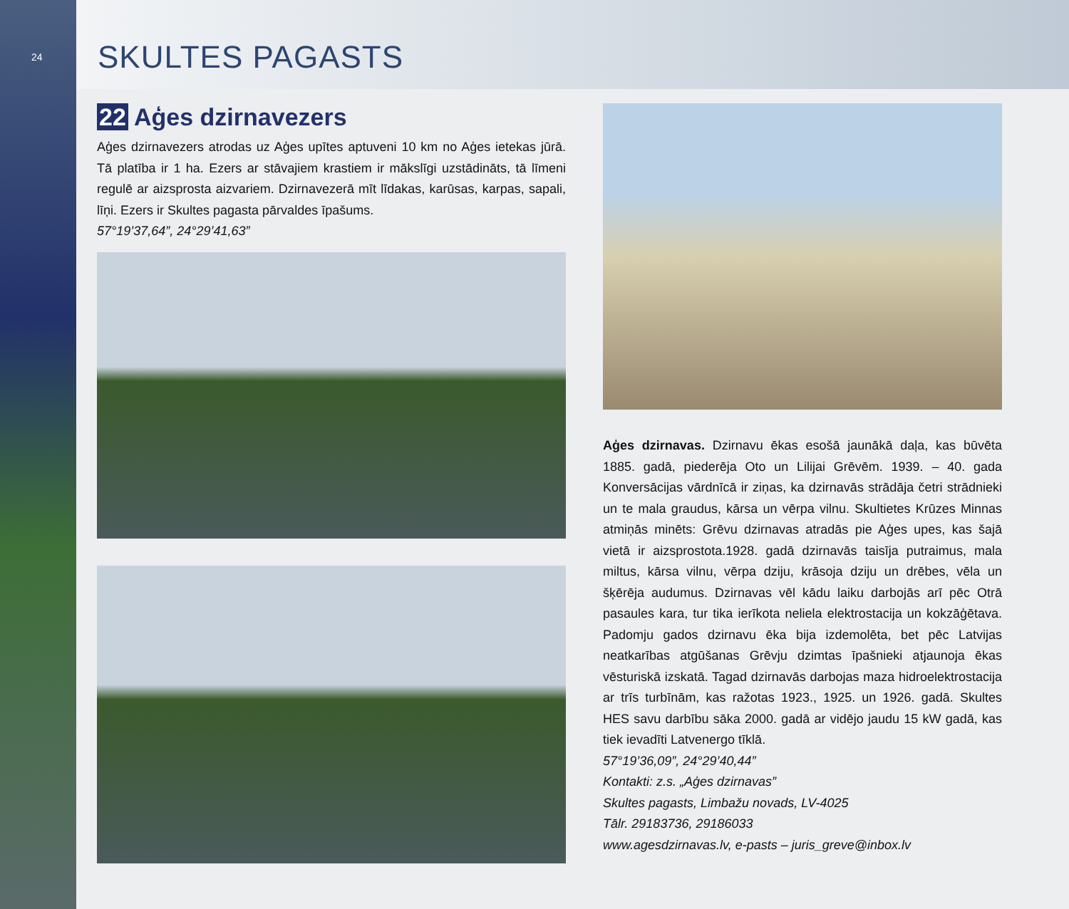24
SKULTES PAGASTS
22 Aģes dzirnavezers
Aģes dzirnavezers atrodas uz Aģes upītes aptuveni 10 km no Aģes ietekas jūrā. Tā platība ir 1 ha. Ezers ar stāvajiem krastiem ir mākslīgi uzstādināts, tā līmeni regulē ar aizsprosta aizvariem. Dzirnavezerā mīt līdakas, karūsas, karpas, sapali, līņi. Ezers ir Skultes pagasta pārvaldes īpašums.
57°19’37,64”, 24°29’41,63”
Aģes dzirnavas. Dzirnavu ēkas esošā jaunākā daļa, kas būvēta 1885. gadā, piederēja Oto un Lilijai Grēvēm. 1939. – 40. gada Konversācijas vārdnīcā ir ziņas, ka dzirnavās strādāja četri strādnieki un te mala graudus, kārsa un vērpa vilnu. Skultietes Krūzes Minnas atmiņās minēts: Grēvu dzirnavas atradās pie Aģes upes, kas šajā vietā ir aizsprostota.1928. gadā dzirnavās taisīja putraimus, mala miltus, kārsa vilnu, vērpa dziju, krāsoja dziju un drēbes, vēla un šķērēja audumus. Dzirnavas vēl kādu laiku darbojās arī pēc Otrā pasaules kara, tur tika ierīkota neliela elektrostacija un kokzāģētava. Padomju gados dzirnavu ēka bija izdemolēta, bet pēc Latvijas neatkarības atgūšanas Grēvju dzimtas īpašnieki atjaunoja ēkas vēsturiskā izskatā. Tagad dzirnavās darbojas maza hidroelektrostacija ar trīs turbīnām, kas ražotas 1923., 1925. un 1926. gadā. Skultes HES savu darbību sāka 2000. gadā ar vidējo jaudu 15 kW gadā, kas tiek ievadīti Latvenergo tīklā.
57°19’36,09”, 24°29’40,44”
Kontakti: z.s. „Aģes dzirnavas”
Skultes pagasts, Limbažu novads, LV-4025
Tālr. 29183736, 29186033
www.agesdzirnavas.lv, e-pasts – juris_greve@inbox.lv